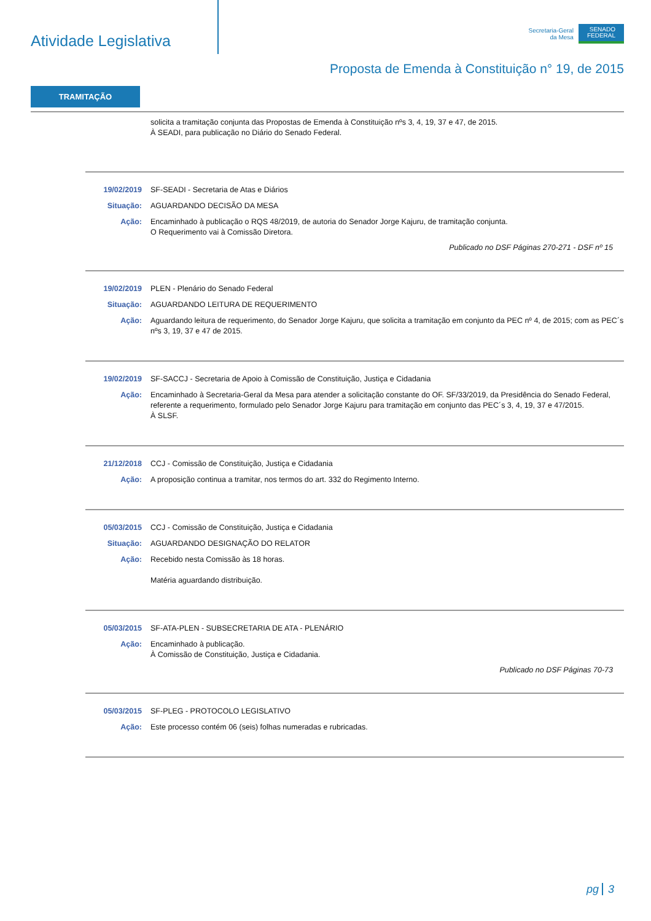Atividade Legislativa
Secretaria-Geral
da Mesa
SENADO
FEDERAL
Proposta de Emenda à Constituição n° 19, de 2015
TRAMITAÇÃO
solicita a tramitação conjunta das Propostas de Emenda à Constituição nºs 3, 4, 19, 37 e 47, de 2015.
À SEADI, para publicação no Diário do Senado Federal.
19/02/2019 SF-SEADI - Secretaria de Atas e Diários
Situação: AGUARDANDO DECISÃO DA MESA
Ação: Encaminhado à publicação o RQS 48/2019, de autoria do Senador Jorge Kajuru, de tramitação conjunta.
O Requerimento vai à Comissão Diretora.
Publicado no DSF Páginas 270-271 - DSF nº 15
19/02/2019 PLEN - Plenário do Senado Federal
Situação: AGUARDANDO LEITURA DE REQUERIMENTO
Ação: Aguardando leitura de requerimento, do Senador Jorge Kajuru, que solicita a tramitação em conjunto da PEC nº 4, de 2015; com as PEC´s nºs 3, 19, 37 e 47 de 2015.
19/02/2019 SF-SACCJ - Secretaria de Apoio à Comissão de Constituição, Justiça e Cidadania
Ação: Encaminhado à Secretaria-Geral da Mesa para atender a solicitação constante do OF. SF/33/2019, da Presidência do Senado Federal, referente a requerimento, formulado pelo Senador Jorge Kajuru para tramitação em conjunto das PEC´s 3, 4, 19, 37 e 47/2015.
À SLSF.
21/12/2018 CCJ - Comissão de Constituição, Justiça e Cidadania
Ação: A proposição continua a tramitar, nos termos do art. 332 do Regimento Interno.
05/03/2015 CCJ - Comissão de Constituição, Justiça e Cidadania
Situação: AGUARDANDO DESIGNAÇÃO DO RELATOR
Ação: Recebido nesta Comissão às 18 horas.
Matéria aguardando distribuição.
05/03/2015 SF-ATA-PLEN - SUBSECRETARIA DE ATA - PLENÁRIO
Ação: Encaminhado à publicação.
À Comissão de Constituição, Justiça e Cidadania.
Publicado no DSF Páginas 70-73
05/03/2015 SF-PLEG - PROTOCOLO LEGISLATIVO
Ação: Este processo contém 06 (seis) folhas numeradas e rubricadas.
pg 3